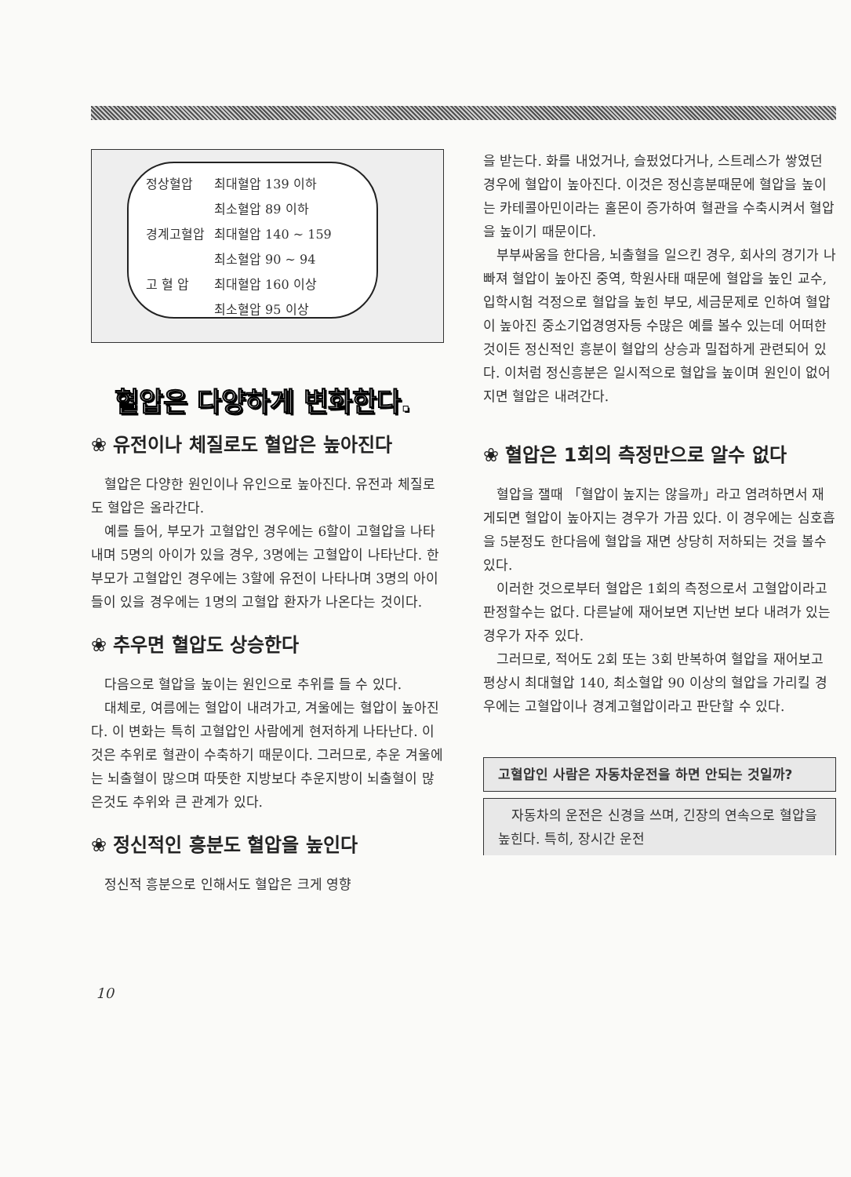| 정상혈압 | 최대혈압 139 이하 |
| | 최소혈압 89 이하 |
| 경계고혈압 | 최대혈압 140 ~ 159 |
| | 최소혈압 90 ~ 94 |
| 고 혈 압 | 최대혈압 160 이상 |
| | 최소혈압 95 이상 |
혈압은 다양하게 변화한다.
❀ 유전이나 체질로도 혈압은 높아진다
혈압은 다양한 원인이나 유인으로 높아진다. 유전과 체질로도 혈압은 올라간다.
예를 들어, 부모가 고혈압인 경우에는 6할이 고혈압을 나타내며 5명의 아이가 있을 경우, 3명에는 고혈압이 나타난다. 한 부모가 고혈압인 경우에는 3할에 유전이 나타나며 3명의 아이들이 있을 경우에는 1명의 고혈압 환자가 나온다는 것이다.
❀ 추우면 혈압도 상승한다
다음으로 혈압을 높이는 원인으로 추위를 들 수 있다.
대체로, 여름에는 혈압이 내려가고, 겨울에는 혈압이 높아진다. 이 변화는 특히 고혈압인 사람에게 현저하게 나타난다. 이것은 추위로 혈관이 수축하기 때문이다. 그러므로, 추운 겨울에는 뇌출혈이 많으며 따뜻한 지방보다 추운지방이 뇌출혈이 많은것도 추위와 큰 관계가 있다.
❀ 정신적인 흥분도 혈압을 높인다
정신적 흥분으로 인해서도 혈압은 크게 영향
을 받는다. 화를 내었거나, 슬펐었다거나, 스트레스가 쌓였던 경우에 혈압이 높아진다. 이것은 정신흥분때문에 혈압을 높이는 카테콜아민이라는 홀몬이 증가하여 혈관을 수축시켜서 혈압을 높이기 때문이다.
부부싸움을 한다음, 뇌출혈을 일으킨 경우, 회사의 경기가 나빠져 혈압이 높아진 중역, 학원사태 때문에 혈압을 높인 교수, 입학시험 걱정으로 혈압을 높힌 부모, 세금문제로 인하여 혈압이 높아진 중소기업경영자등 수많은 예를 볼수 있는데 어떠한 것이든 정신적인 흥분이 혈압의 상승과 밀접하게 관련되어 있다. 이처럼 정신흥분은 일시적으로 혈압을 높이며 원인이 없어지면 혈압은 내려간다.
❀ 혈압은 1회의 측정만으로 알수 없다
혈압을 잴때 「혈압이 높지는 않을까」라고 염려하면서 재게되면 혈압이 높아지는 경우가 가끔 있다. 이 경우에는 심호흡을 5분정도 한다음에 혈압을 재면 상당히 저하되는 것을 볼수 있다.
이러한 것으로부터 혈압은 1회의 측정으로서 고혈압이라고 판정할수는 없다. 다른날에 재어보면 지난번 보다 내려가 있는 경우가 자주 있다.
그러므로, 적어도 2회 또는 3회 반복하여 혈압을 재어보고 평상시 최대혈압 140, 최소혈압 90 이상의 혈압을 가리킬 경우에는 고혈압이나 경계고혈압이라고 판단할 수 있다.
고혈압인 사람은 자동차운전을 하면 안되는 것일까?
자동차의 운전은 신경을 쓰며, 긴장의 연속으로 혈압을 높힌다. 특히, 장시간 운전
10